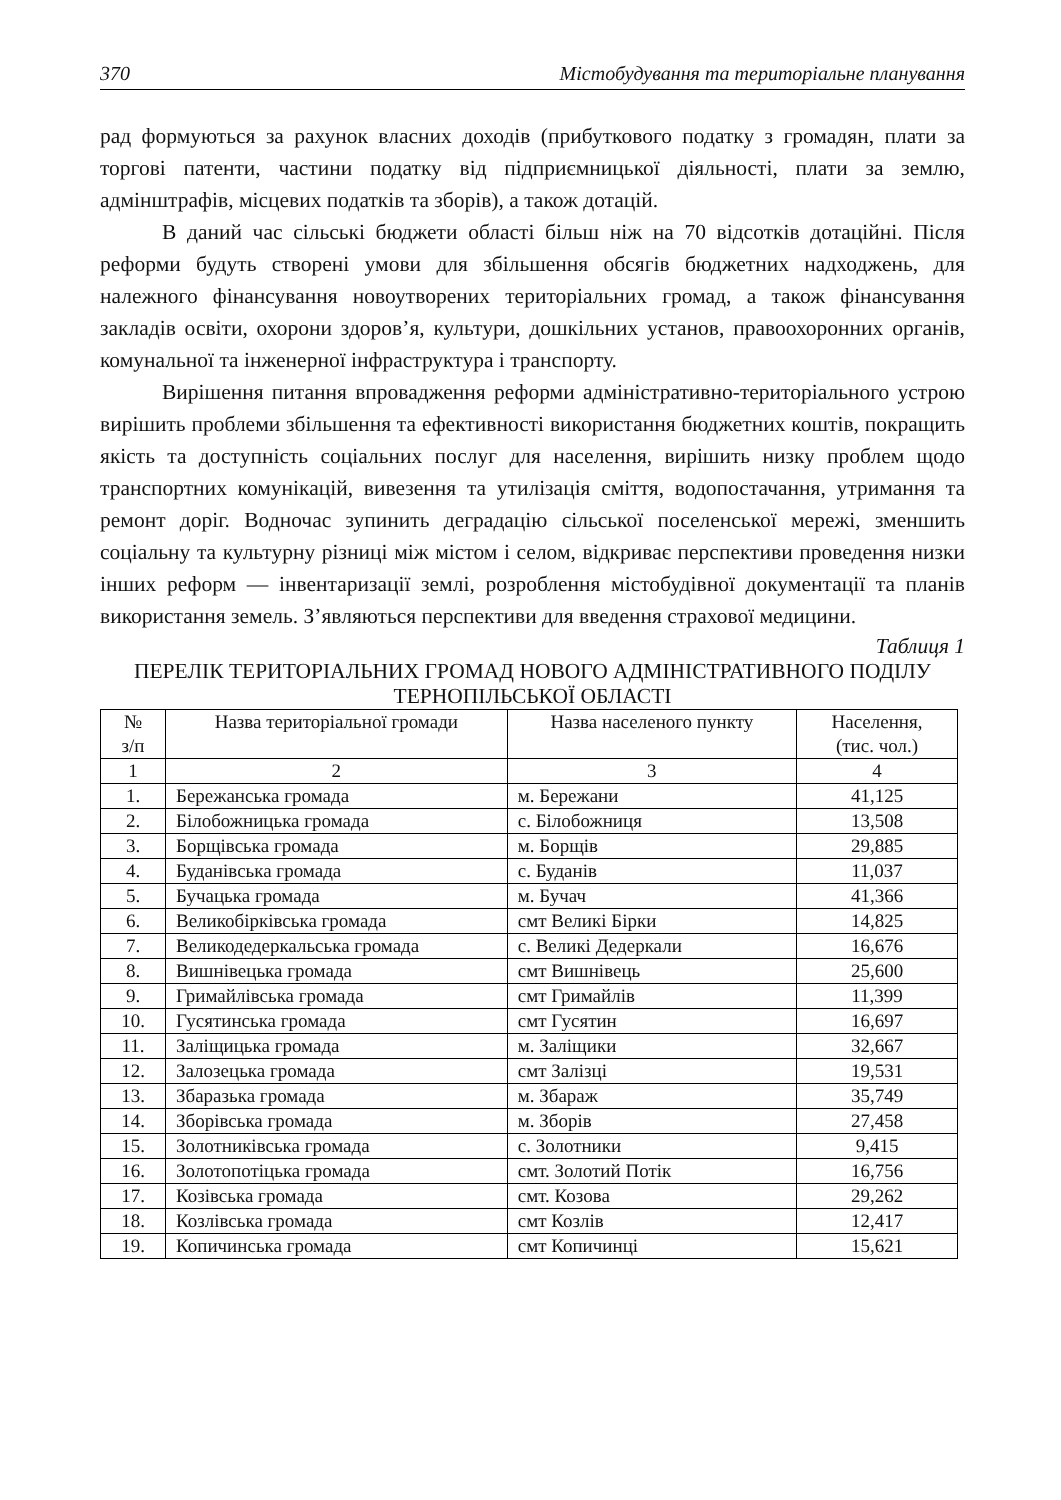370 Містобудування та територіальне планування
рад формуються за рахунок власних доходів (прибуткового податку з громадян, плати за торгові патенти, частини податку від підприємницької діяльності, плати за землю, адмінштрафів, місцевих податків та зборів), а також дотацій.
В даний час сільські бюджети області більш ніж на 70 відсотків дотаційні. Після реформи будуть створені умови для збільшення обсягів бюджетних надходжень, для належного фінансування новоутворених територіальних громад, а також фінансування закладів освіти, охорони здоров’я, культури, дошкільних установ, правоохоронних органів, комунальної та інженерної інфраструктура і транспорту.
Вирішення питання впровадження реформи адміністративно-територіального устрою вирішить проблеми збільшення та ефективності використання бюджетних коштів, покращить якість та доступність соціальних послуг для населення, вирішить низку проблем щодо транспортних комунікацій, вивезення та утилізація сміття, водопостачання, утримання та ремонт доріг. Водночас зупинить деградацію сільської поселенської мережі, зменшить соціальну та культурну різниці між містом і селом, відкриває перспективи проведення низки інших реформ — інвентаризації землі, розроблення містобудівної документації та планів використання земель. З’являються перспективи для введення страхової медицини.
Таблиця 1
ПЕРЕЛІК ТЕРИТОРІАЛЬНИХ ГРОМАД НОВОГО АДМІНІСТРАТИВНОГО ПОДІЛУ ТЕРНОПІЛЬСЬКОЇ ОБЛАСТІ
| № з/п | Назва територіальної громади | Назва населеного пункту | Населення, (тис. чол.) |
| --- | --- | --- | --- |
| 1 | 2 | 3 | 4 |
| 1. | Бережанська громада | м. Бережани | 41,125 |
| 2. | Білобожницька громада | с. Білобожниця | 13,508 |
| 3. | Борщівська громада | м. Борщів | 29,885 |
| 4. | Буданівська громада | с. Буданів | 11,037 |
| 5. | Бучацька громада | м. Бучач | 41,366 |
| 6. | Великобірківська громада | смт Великі Бірки | 14,825 |
| 7. | Великодедеркальська громада | с. Великі Дедеркали | 16,676 |
| 8. | Вишнівецька громада | смт Вишнівець | 25,600 |
| 9. | Гримайлівська громада | смт Гримайлів | 11,399 |
| 10. | Гусятинська громада | смт Гусятин | 16,697 |
| 11. | Заліщицька громада | м. Заліщики | 32,667 |
| 12. | Залозецька громада | смт Залізці | 19,531 |
| 13. | Збаразька громада | м. Збараж | 35,749 |
| 14. | Зборівська громада | м. Зборів | 27,458 |
| 15. | Золотниківська громада | с. Золотники | 9,415 |
| 16. | Золотопотіцька громада | смт. Золотий Потік | 16,756 |
| 17. | Козівська громада | смт. Козова | 29,262 |
| 18. | Козлівська громада | смт Козлів | 12,417 |
| 19. | Копичинська громада | смт Копичинці | 15,621 |